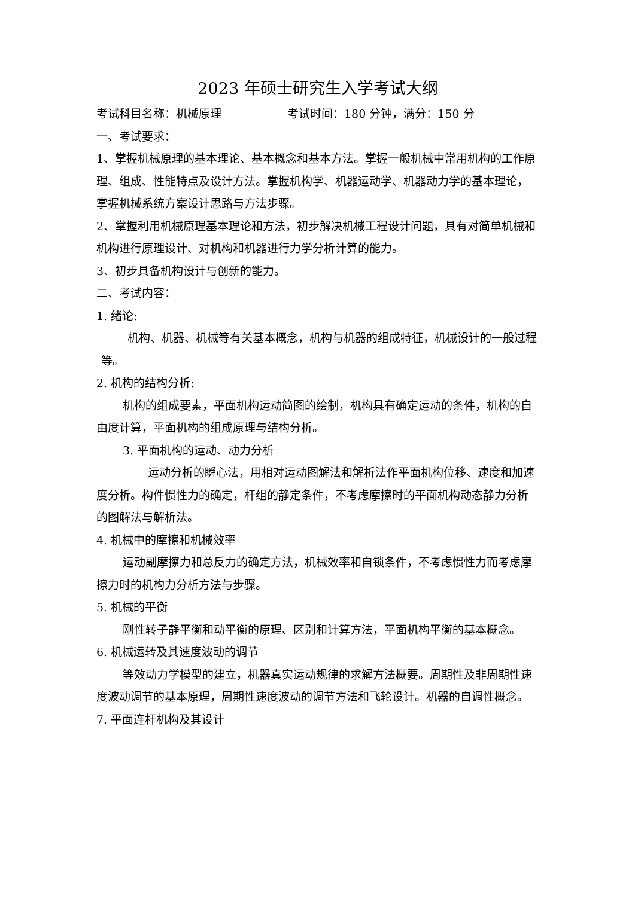2023 年硕士研究生入学考试大纲
考试科目名称：机械原理 考试时间：180 分钟，满分：150 分
一、考试要求：
1、掌握机械原理的基本理论、基本概念和基本方法。掌握一般机械中常用机构的工作原理、组成、性能特点及设计方法。掌握机构学、机器运动学、机器动力学的基本理论，掌握机械系统方案设计思路与方法步骤。
2、掌握利用机械原理基本理论和方法，初步解决机械工程设计问题，具有对简单机械和机构进行原理设计、对机构和机器进行力学分析计算的能力。
3、初步具备机构设计与创新的能力。
二、考试内容：
1. 绪论:
机构、机器、机械等有关基本概念，机构与机器的组成特征，机械设计的一般过程等。
2. 机构的结构分析:
机构的组成要素，平面机构运动简图的绘制，机构具有确定运动的条件，机构的自由度计算，平面机构的组成原理与结构分析。
3. 平面机构的运动、动力分析
运动分析的瞬心法，用相对运动图解法和解析法作平面机构位移、速度和加速度分析。构件惯性力的确定，杆组的静定条件，不考虑摩擦时的平面机构动态静力分析的图解法与解析法。
4. 机械中的摩擦和机械效率
运动副摩擦力和总反力的确定方法，机械效率和自锁条件，不考虑惯性力而考虑摩擦力时的机构力分析方法与步骤。
5. 机械的平衡
刚性转子静平衡和动平衡的原理、区别和计算方法，平面机构平衡的基本概念。
6. 机械运转及其速度波动的调节
等效动力学模型的建立，机器真实运动规律的求解方法概要。周期性及非周期性速度波动调节的基本原理，周期性速度波动的调节方法和飞轮设计。机器的自调性概念。
7. 平面连杆机构及其设计